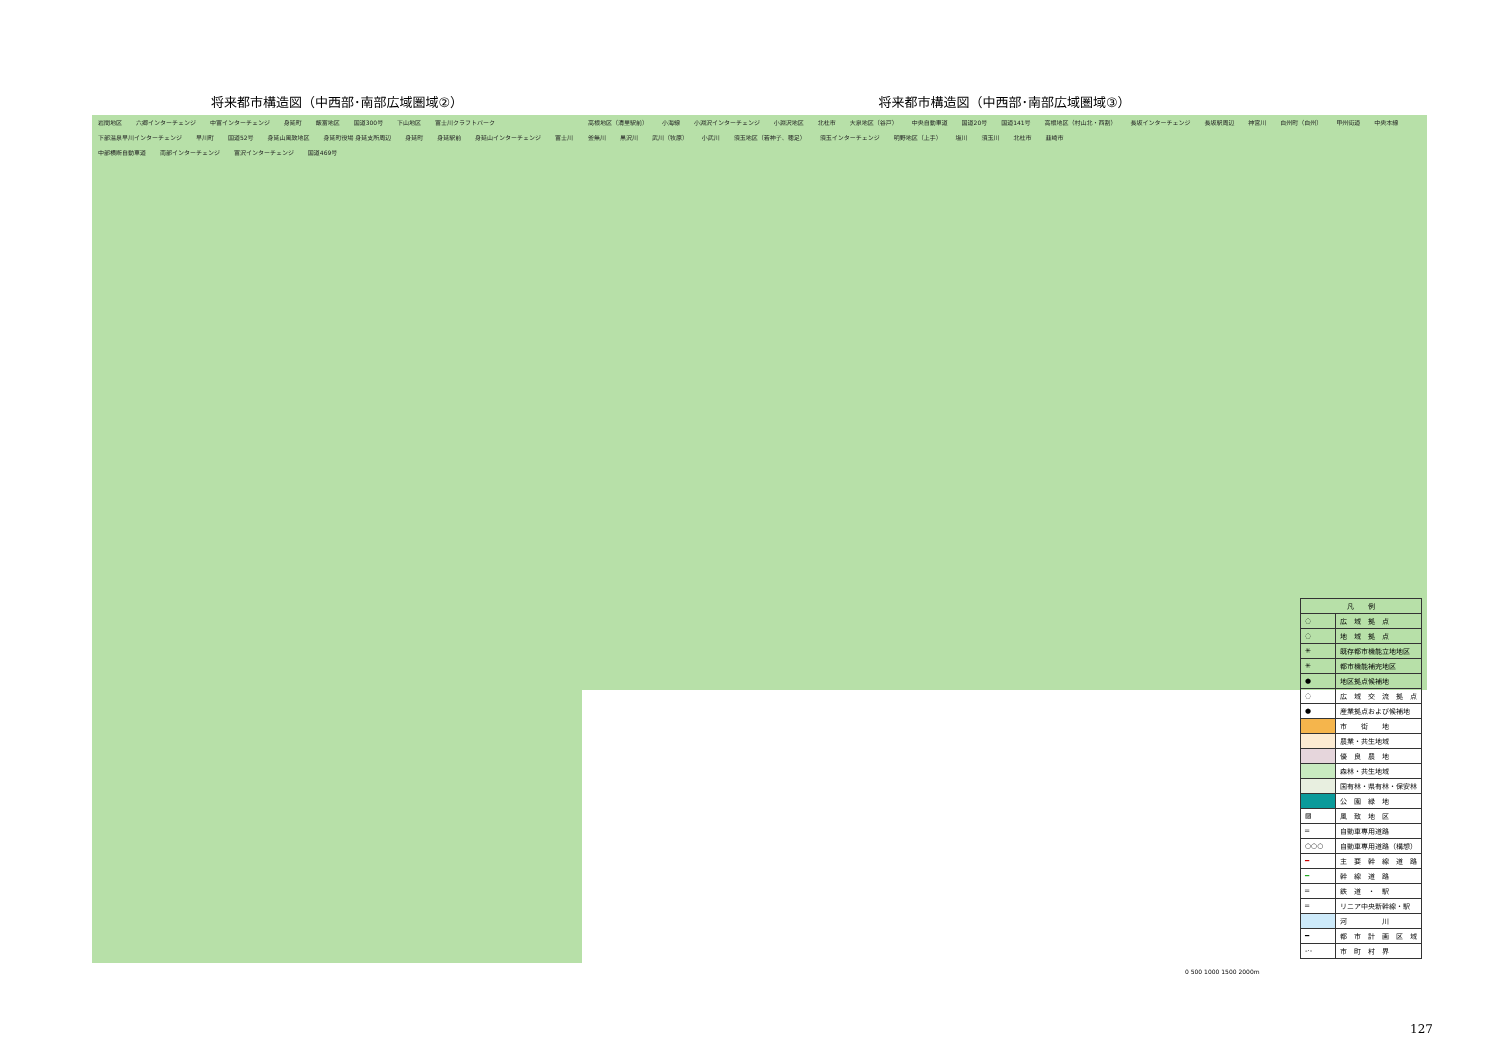将来都市構造図（中西部･南部広域圏域②）
岩間地区 六郷インターチェンジ 中富インターチェンジ 身延町 飯富地区 国道300号 下山地区 富士川クラフトパーク 下部温泉早川インターチェンジ 早川町 国道52号 身延山風致地区 身延町役場 身延支所周辺 身延町 身延駅前 身延山インターチェンジ 富士川 中部横断自動車道 南部インターチェンジ 富沢インターチェンジ 国道469号
将来都市構造図（中西部･南部広域圏域③）
高根地区（清里駅前） 小海線 小淵沢インターチェンジ 小淵沢地区 北杜市 大泉地区（谷戸） 中央自動車道 国道20号 国道141号 高根地区（村山北・西割） 長坂インターチェンジ 長坂駅周辺 神宮川 白州町（白州） 甲州街道 中央本線 釜無川 黒沢川 武川（牧原） 小武川 須玉地区（若神子、穂足） 須玉インターチェンジ 明野地区（上手） 塩川 須玉川 北杜市 韮崎市
| 凡 例 | |
| --- | --- |
| ◌ | 広 域 拠 点 |
| ◌ | 地 域 拠 点 |
| ✳ | 既存都市機能立地地区 |
| ✳ | 都市機能補完地区 |
| ● | 地区拠点候補地 |
| ◌ | 広 域 交 流 拠 点 |
| ● | 産業拠点および候補地 |
| | 市 街 地 |
| | 農業・共生地域 |
| | 優 良 農 地 |
| | 森林・共生地域 |
| | 国有林・県有林・保安林 |
| | 公 園 緑 地 |
| ▨ | 風 致 地 区 |
| ═ | 自動車専用道路 |
| ○○○ | 自動車専用道路（構想） |
| ━ | 主 要 幹 線 道 路 |
| ━ | 幹 線 道 路 |
| ═ | 鉄 道 ・ 駅 |
| ═ | リニア中央新幹線・駅 |
| | 河 川 |
| ━ | 都 市 計 画 区 域 |
| -·- | 市 町 村 界 |
0 500 1000 1500 2000m
127